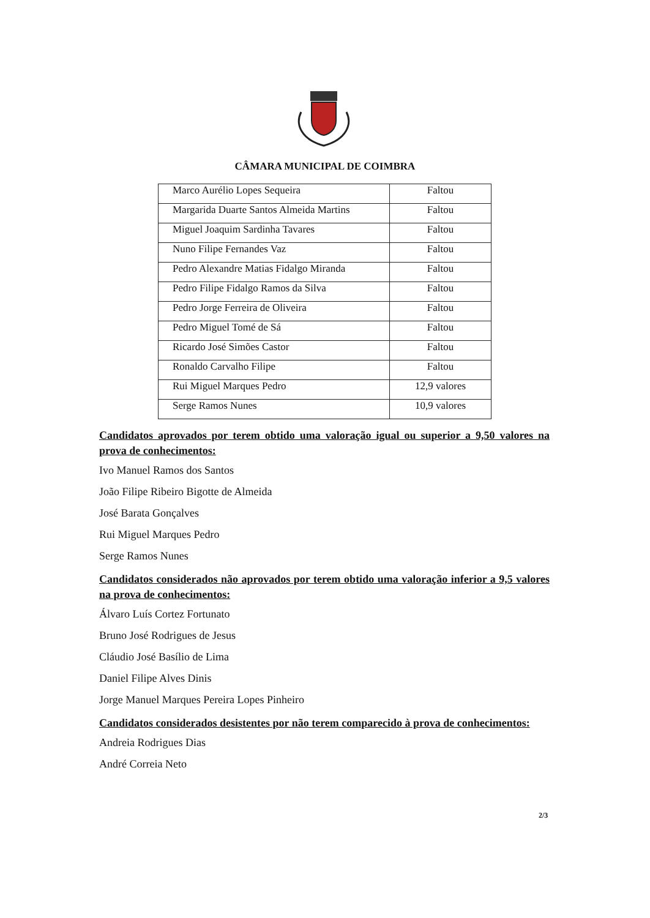CÂMARA MUNICIPAL DE COIMBRA
| Marco Aurélio Lopes Sequeira | Faltou |
| Margarida Duarte Santos Almeida Martins | Faltou |
| Miguel Joaquim Sardinha Tavares | Faltou |
| Nuno Filipe Fernandes Vaz | Faltou |
| Pedro Alexandre Matias Fidalgo Miranda | Faltou |
| Pedro Filipe Fidalgo Ramos da Silva | Faltou |
| Pedro Jorge Ferreira de Oliveira | Faltou |
| Pedro Miguel Tomé de Sá | Faltou |
| Ricardo José Simões Castor | Faltou |
| Ronaldo Carvalho Filipe | Faltou |
| Rui Miguel Marques Pedro | 12,9 valores |
| Serge Ramos Nunes | 10,9 valores |
Candidatos aprovados por terem obtido uma valoração igual ou superior a 9,50 valores na prova de conhecimentos:
Ivo Manuel Ramos dos Santos
João Filipe Ribeiro Bigotte de Almeida
José Barata Gonçalves
Rui Miguel Marques Pedro
Serge Ramos Nunes
Candidatos considerados não aprovados por terem obtido uma valoração inferior a 9,5 valores na prova de conhecimentos:
Álvaro Luís Cortez Fortunato
Bruno José Rodrigues de Jesus
Cláudio José Basílio de Lima
Daniel Filipe Alves Dinis
Jorge Manuel Marques Pereira Lopes Pinheiro
Candidatos considerados desistentes por não terem comparecido à prova de conhecimentos:
Andreia Rodrigues Dias
André Correia Neto
2/3